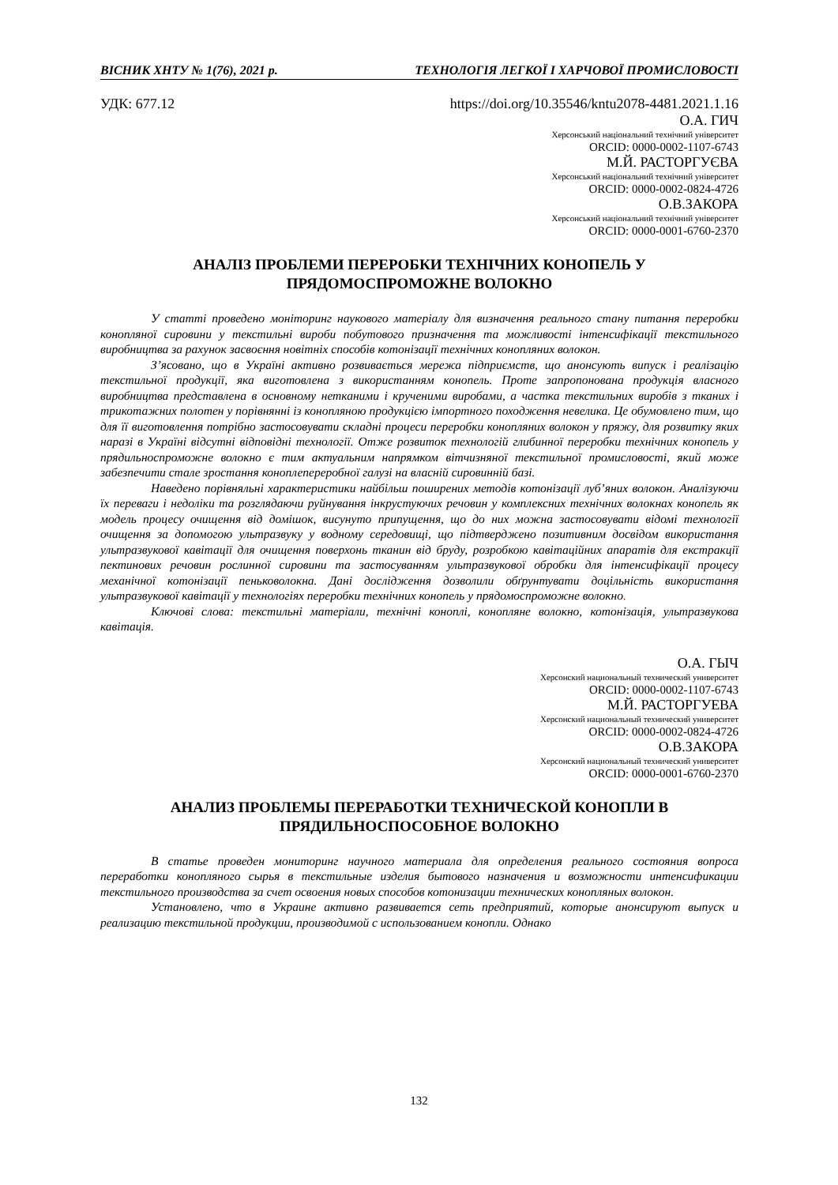ВІСНИК ХНТУ № 1(76), 2021 р. ТЕХНОЛОГІЯ ЛЕГКОЇ І ХАРЧОВОЇ ПРОМИСЛОВОСТІ
УДК: 677.12 https://doi.org/10.35546/kntu2078-4481.2021.1.16
О.А. ГИЧ
Херсонський національний технічний університет
ORCID: 0000-0002-1107-6743
М.Й. РАСТОРГУЄВА
Херсонський національний технічний університет
ORCID: 0000-0002-0824-4726
О.В.ЗАКОРА
Херсонський національний технічний університет
ORCID: 0000-0001-6760-2370
АНАЛІЗ ПРОБЛЕМИ ПЕРЕРОБКИ ТЕХНІЧНИХ КОНОПЕЛЬ У
ПРЯДОМОСПРОМОЖНЕ ВОЛОКНО
У статті проведено моніторинг наукового матеріалу для визначення реального стану питання переробки конопляної сировини у текстильні вироби побутового призначення та можливості інтенсифікації текстильного виробництва за рахунок засвоєння новітніх способів котонізації технічних конопляних волокон.
З’ясовано, що в Україні активно розвивається мережа підприємств, що анонсують випуск і реалізацію текстильної продукції, яка виготовлена з використанням конопель. Проте запропонована продукція власного виробництва представлена в основному нетканими і крученими виробами, а частка текстильних виробів з тканих і трикотажних полотен у порівнянні із конопляною продукцією імпортного походження невелика. Це обумовлено тим, що для її виготовлення потрібно застосовувати складні процеси переробки конопляних волокон у пряжу, для розвитку яких наразі в Україні відсутні відповідні технології. Отже розвиток технологій глибинної переробки технічних конопель у прядильноспроможне волокно є тим актуальним напрямком вітчизняної текстильної промисловості, який може забезпечити стале зростання коноплепереробної галузі на власній сировинній базі.
Наведено порівняльні характеристики найбільш поширених методів котонізації луб’яних волокон. Аналізуючи їх переваги і недоліки та розглядаючи руйнування інкрустуючих речовин у комплексних технічних волокнах конопель як модель процесу очищення від домішок, висунуто припущення, що до них можна застосовувати відомі технології очищення за допомогою ультразвуку у водному середовищі, що підтверджено позитивним досвідом використання ультразвукової кавітації для очищення поверхонь тканин від бруду, розробкою кавітаційних апаратів для екстракції пектинових речовин рослинної сировини та застосуванням ультразвукової обробки для інтенсифікації процесу механічної котонізації пеньковолокна. Дані дослідження дозволили обґрунтувати доцільність використання ультразвукової кавітації у технологіях переробки технічних конопель у прядомоспроможне волокно.
Ключові слова: текстильні матеріали, технічні коноплі, конопляне волокно, котонізація, ультразвукова кавітація.
О.А. ГЫЧ
Херсонский национальный технический университет
ORCID: 0000-0002-1107-6743
М.Й. РАСТОРГУЕВА
Херсонский национальный технический университет
ORCID: 0000-0002-0824-4726
О.В.ЗАКОРА
Херсонский национальный технический университет
ORCID: 0000-0001-6760-2370
АНАЛИЗ ПРОБЛЕМЫ ПЕРЕРАБОТКИ ТЕХНИЧЕСКОЙ КОНОПЛИ В
ПРЯДИЛЬНОСПОСОБНОЕ ВОЛОКНО
В статье проведен мониторинг научного материала для определения реального состояния вопроса переработки конопляного сырья в текстильные изделия бытового назначения и возможности интенсификации текстильного производства за счет освоения новых способов котонизации технических конопляных волокон.
Установлено, что в Украине активно развивается сеть предприятий, которые анонсируют выпуск и реализацию текстильной продукции, производимой с использованием конопли. Однако
132